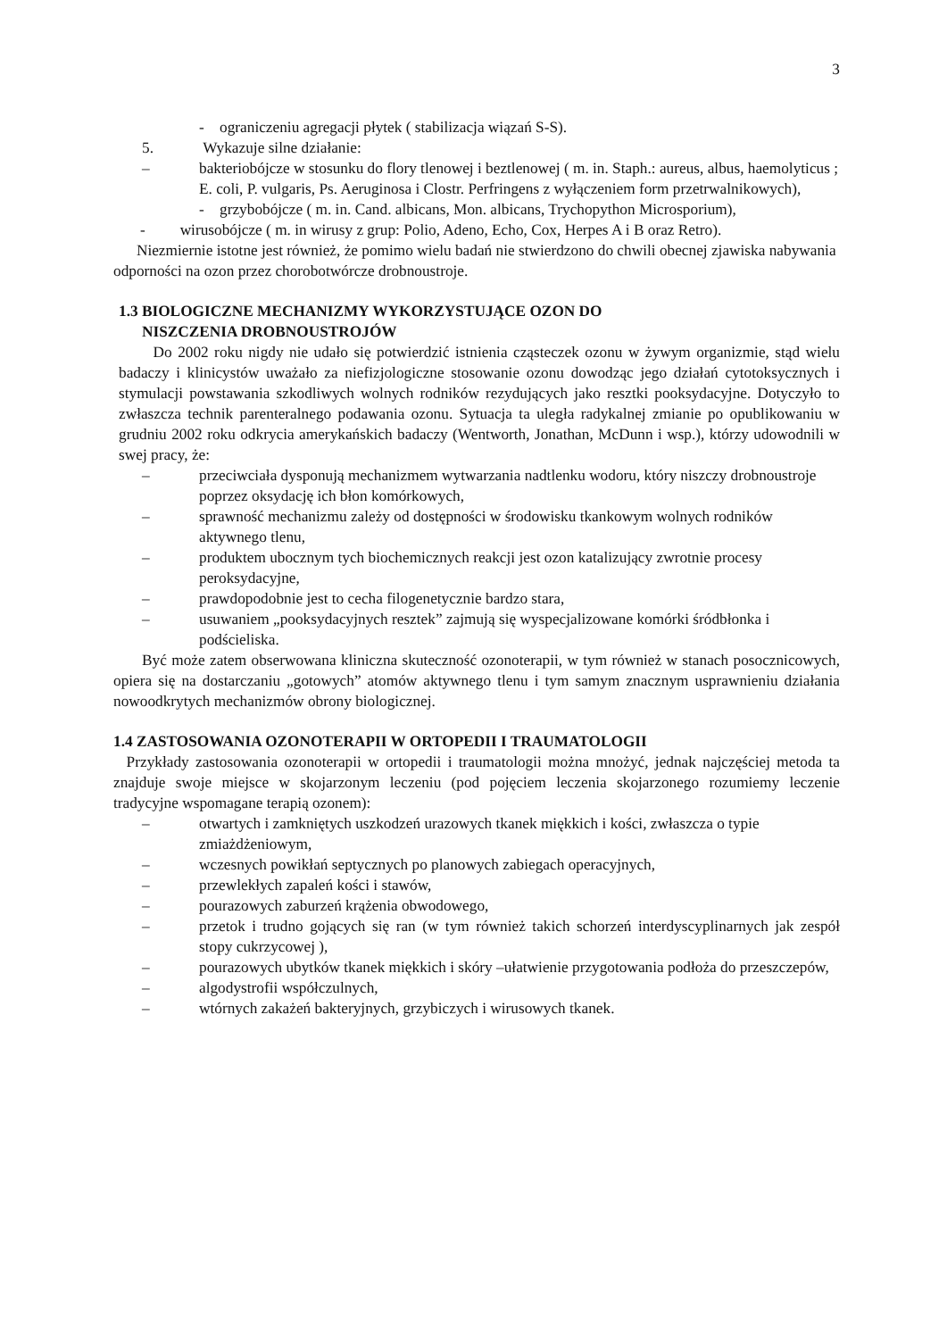3
- ograniczeniu agregacji płytek ( stabilizacja wiązań S-S).
5. Wykazuje silne działanie:
– bakteriobójcze w stosunku do flory tlenowej i beztlenowej ( m. in. Staph.: aureus, albus, haemolyticus ; E. coli, P. vulgaris, Ps. Aeruginosa i Clostr. Perfringens z wyłączeniem form przetrwalnikowych),
- grzybobójcze ( m. in. Cand. albicans, Mon. albicans, Trychopython Microsporium),
- wirusobójcze ( m. in wirusy z grup: Polio, Adeno, Echo, Cox, Herpes A i B oraz Retro).
Niezmiernie istotne jest również, że pomimo wielu badań nie stwierdzono do chwili obecnej zjawiska nabywania odporności na ozon przez chorobotwórcze drobnoustroje.
1.3 BIOLOGICZNE MECHANIZMY WYKORZYSTUJĄCE OZON DO
NISZCZENIA DROBNOUSTROJÓW
Do 2002 roku nigdy nie udało się potwierdzić istnienia cząsteczek ozonu w żywym organizmie, stąd wielu badaczy i klinicystów uważało za niefizjologiczne stosowanie ozonu dowodząc jego działań cytotoksycznych i stymulacji powstawania szkodliwych wolnych rodników rezydujących jako resztki pooksydacyjne. Dotyczyło to zwłaszcza technik parenteralnego podawania ozonu. Sytuacja ta uległa radykalnej zmianie po opublikowaniu w grudniu 2002 roku odkrycia amerykańskich badaczy (Wentworth, Jonathan, McDunn i wsp.), którzy udowodnili w swej pracy, że:
– przeciwciała dysponują mechanizmem wytwarzania nadtlenku wodoru, który niszczy drobnoustroje poprzez oksydację ich błon komórkowych,
– sprawność mechanizmu zależy od dostępności w środowisku tkankowym wolnych rodników aktywnego tlenu,
– produktem ubocznym tych biochemicznych reakcji jest ozon katalizujący zwrotnie procesy peroksydacyjne,
– prawdopodobnie jest to cecha filogenetycznie bardzo stara,
– usuwaniem „pooksydacyjnych resztek” zajmują się wyspecjalizowane komórki śródbłonka i podścieliska.
Być może zatem obserwowana kliniczna skuteczność ozonoterapii, w tym również w stanach posocznicowych, opiera się na dostarczaniu „gotowych” atomów aktywnego tlenu i tym samym znacznym usprawnieniu działania nowoodkrytych mechanizmów obrony biologicznej.
1.4 ZASTOSOWANIA OZONOTERAPII W ORTOPEDII I TRAUMATOLOGII
Przykłady zastosowania ozonoterapii w ortopedii i traumatologii można mnożyć, jednak najczęściej metoda ta znajduje swoje miejsce w skojarzonym leczeniu (pod pojęciem leczenia skojarzonego rozumiemy leczenie tradycyjne wspomagane terapią ozonem):
– otwartych i zamkniętych uszkodzeń urazowych tkanek miękkich i kości, zwłaszcza o typie zmiażdżeniowym,
– wczesnych powikłań septycznych po planowych zabiegach operacyjnych,
– przewlekłych zapaleń kości i stawów,
– pourazowych zaburzeń krążenia obwodowego,
– przetok i trudno gojących się ran (w tym również takich schorzeń interdyscyplinarnych jak zespół stopy cukrzycowej ),
– pourazowych ubytków tkanek miękkich i skóry –ułatwienie przygotowania podłoża do przeszczepów,
– algodystrofii współczulnych,
– wtórnych zakażeń bakteryjnych, grzybiczych i wirusowych tkanek.